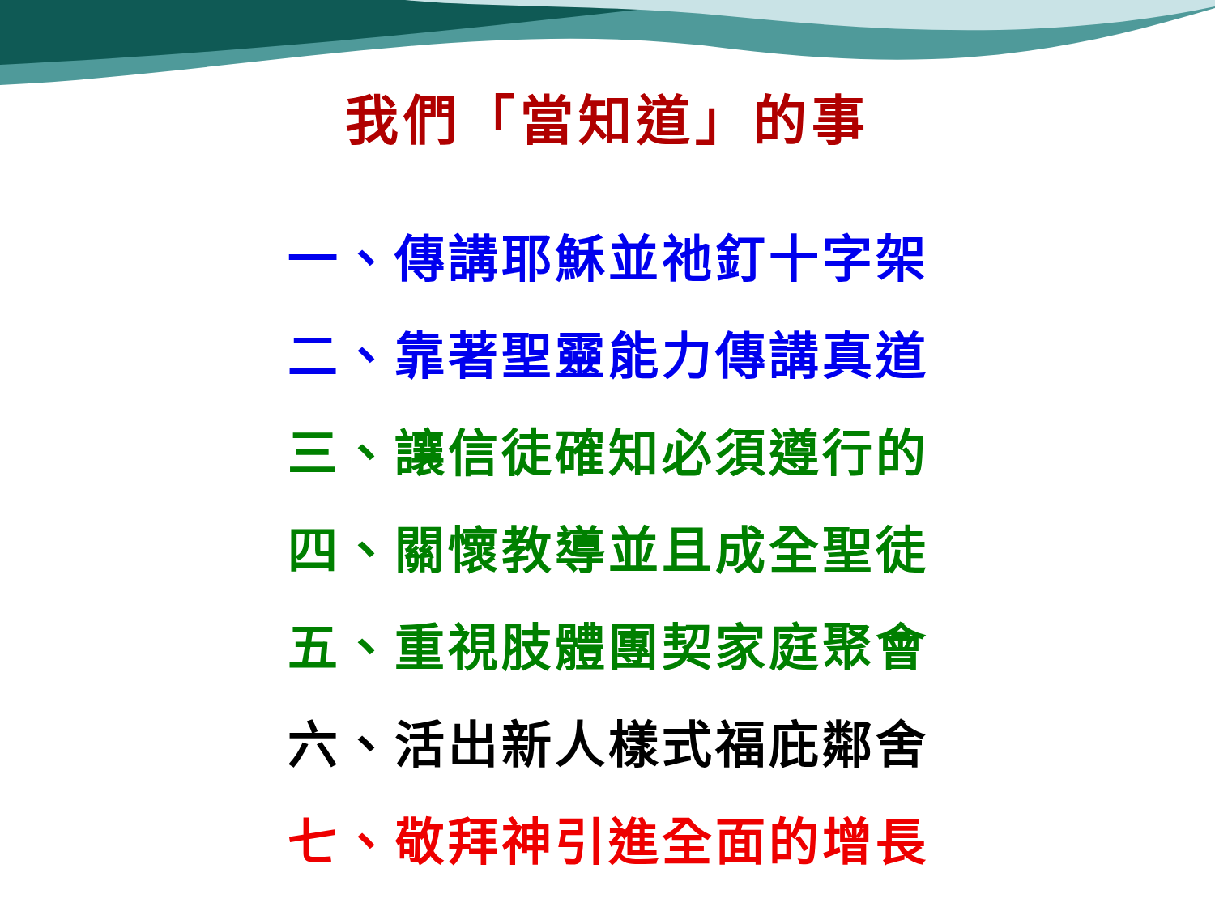我們「當知道」的事
一、傳講耶穌並祂釘十字架
二、靠著聖靈能力傳講真道
三、讓信徒確知必須遵行的
四、關懷教導並且成全聖徒
五、重視肢體團契家庭聚會
六、活出新人樣式福庇鄰舍
七、敬拜神引進全面的增長